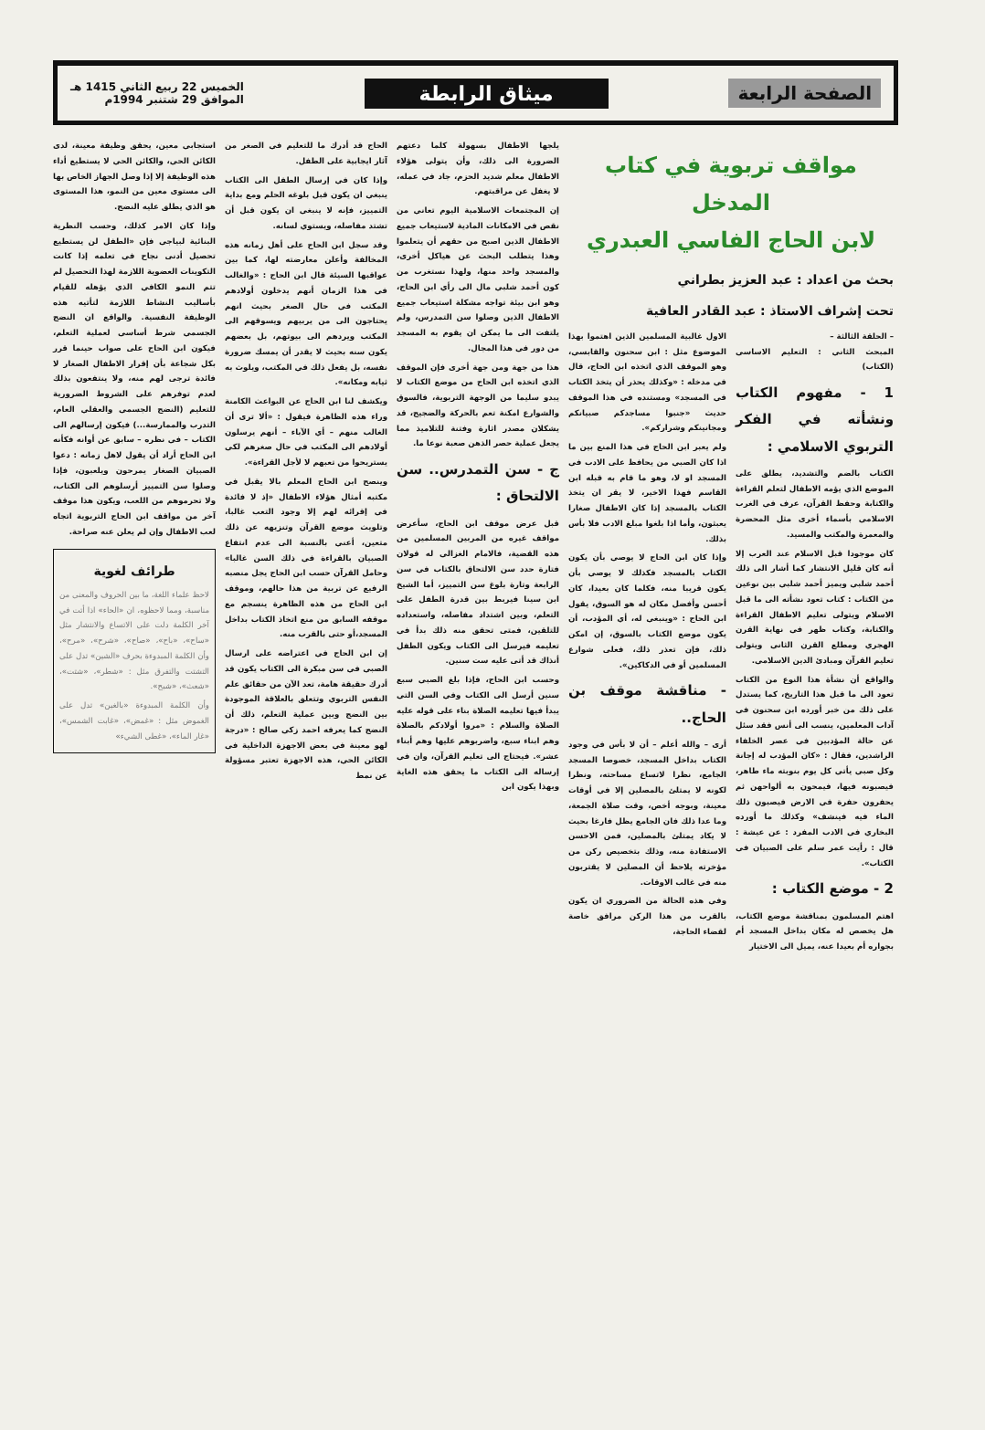الصفحة الرابعة ميثاق الرابطة
الخميس 22 ربيع الثاني 1415 هـ
الموافق 29 شتنبر 1994م
مواقف تربوية في كتاب المدخل
لابن الحاج الفاسي العبدري
بحث من اعداد : عبد العزيز بطراني
تحت إشراف الاستاذ : عبد القادر العافية
– الحلقة الثالثة –
المبحث الثاني : التعليم الاساسي (الكتاب)
1 - مفهوم الكتاب ونشأته في الفكر التربوي الاسلامي :
الكتاب بالضم والتشديد، يطلق على الموضع الذي يؤمه الاطفال لتعلم القراءة والكتابة وحفظ القرآن، عرف في الغرب الاسلامي بأسماء أخرى مثل المحضرة والمعمرة والمكتب والمسيد.
كان موجودا قبل الاسلام عند العرب إلا أنه كان قليل الانتشار كما أشار الى ذلك أحمد شلبي ويميز أحمد شلبي بين نوعين من الكتاب : كتاب تعود نشأته الى ما قبل الاسلام ويتولى تعليم الاطفال القراءة والكتابة، وكتاب ظهر في نهاية القرن الهجري ومطلع القرن الثاني ويتولى تعليم القرآن ومبادئ الدين الاسلامي.
والواقع أن نشأة هذا النوع من الكتاب تعود الى ما قبل هذا التاريخ، كما يستدل على ذلك من خبر أورده ابن سحنون في آداب المعلمين، ينسب الى أنس فقد سئل عن حالة المؤدبين في عصر الخلفاء الراشدين، فقال : «كان المؤدب له إجانة وكل صبي يأتي كل يوم بنوبته ماء طاهر، فيصبونه فيها، فيمحون به ألواحهن ثم يحفرون حفرة في الارض فيصبون ذلك الماء فيه فينشف» وكذلك ما أورده البخاري في الادب المفرد : عن عيشة : قال : رأيت عمر سلم على الصبيان في الكتاب».
2 - موضع الكتاب :
اهتم المسلمون بمناقشة موضع الكتاب، هل يخصص له مكان بداخل المسجد أم بجواره أم بعيدا عنه، يميل الى الاختيار
الاول غالبية المسلمين الذين اهتموا بهذا الموضوع مثل : ابن سحنون والقابسي، وهو الموقف الذي اتخذه ابن الحاج، قال في مدخله : «وكذلك يحذر أن يتخذ الكتاب في المسجد» ومستنده في هذا الموقف حديث «جنبوا مساجدكم صبيانكم ومجانينكم وشراركم».
ولم يعبر ابن الحاج في هذا المنع بين ما اذا كان الصبي من يحافظ على الادب في المسجد او لا، وهو ما قام به قبله ابن القاسم فهذا الاخير، لا يقر ان يتخذ الكتاب بالمسجد إذا كان الاطفال صغارا يعبثون، وأما اذا بلغوا مبلغ الادب فلا بأس بذلك.
وإذا كان ابن الحاج لا يوصي بأن يكون الكتاب بالمسجد فكذلك لا يوصي بأن يكون قريبا منه، فكلما كان بعيدا، كان أحسن وأفضل مكان له هو السوق، يقول ابن الحاج : «وينبغي له، أي المؤدب، أن يكون موضع الكتاب بالسوق، إن امكن ذلك، فإن تعذر ذلك، فعلى شوارع المسلمين أو في الدكاكين».
- مناقشة موقف بن الحاج..
أرى – والله أعلم – أن لا بأس في وجود الكتاب بداخل المسجد، خصوصا المسجد الجامع، نظرا لاتساع مساحته، ونظرا لكونه لا يمتلئ بالمصلين إلا في أوقات معينة، وبوجه أخص، وقت صلاة الجمعة، وما عدا ذلك فان الجامع يظل فارغا بحيث لا يكاد يمتلئ بالمصلين، فمن الاحسن الاستفادة منه، وذلك بتخصيص ركن من مؤخرته يلاحظ أن المصلين لا يقتربون منه في غالب الاوقات.
وفي هذه الحالة من الضروري ان يكون بالقرب من هذا الركن مرافق خاصة لقضاء الحاجة،
يلجها الاطفال بسهولة كلما دعتهم الضرورة الى ذلك، وأن يتولى هؤلاء الاطفال معلم شديد الحزم، جاد في عمله، لا يغفل عن مراقبتهم.
إن المجتمعات الاسلامية اليوم تعاني من نقص في الامكانات المادية لاستيعاب جميع الاطفال الذين اصبح من حقهم أن يتعلموا وهذا يتطلب البحث عن هياكل أخرى، والمسجد واحد منها، ولهذا نستغرب من كون أحمد شلبي مال الى رأي ابن الحاج، وهو ابن بيئة تواجه مشكلة استيعاب جميع الاطفال الذين وصلوا سن التمدرس، ولم يلتفت الى ما يمكن ان يقوم به المسجد من دور في هذا المجال.
هذا من جهة ومن جهة أخرى فإن الموقف الذي اتخذه ابن الحاج من موضع الكتاب لا يبدو سليما من الوجهة التربوية، فالسوق والشوارع امكنة تعم بالحركة والضجيج، قد يشكلان مصدر اثارة وفتنة للتلاميذ مما يجعل عملية حصر الذهن صعبة نوعا ما.
ج - سن التمدرس.. سن الالتحاق :
قبل عرض موقف ابن الحاج، سأعرض مواقف غيره من المربين المسلمين من هذه القضية، فالامام الغزالي له قولان فتارة حدد سن الالتحاق بالكتاب في سن الرابعة وتارة بلوغ سن التمييز، أما الشيخ ابن سينا فيربط بين قدرة الطفل على التعلم، وبين اشتداد مفاصله، واستعداده للتلقين، فمتى تحقق منه ذلك بدأ في تعليمه فيرسل الى الكتاب ويكون الطفل أنذاك قد أتى عليه ست سنين.
وحسب ابن الحاج، فإذا بلغ الصبي سبع سنين أرسل الى الكتاب وفي السن التي يبدأ فيها تعليمه الصلاة بناء على قوله عليه الصلاة والسلام : «مروا أولادكم بالصلاة وهم ابناء سبع، واضربوهم عليها وهم أبناء عشر». فيحتاج الى تعليم القرآن، وان في إرساله الى الكتاب ما يحقق هذه الغاية وبهذا يكون ابن
الحاج قد أدرك ما للتعليم في الصغر من آثار ايجابية على الطفل.
وإذا كان في إرسال الطفل الى الكتاب ينبغي ان يكون قبل بلوغه الحلم ومع بداية التمييز، فإنه لا ينبغي ان يكون قبل أن تشتد مفاصله، ويستوي لسانه.
وقد سجل ابن الحاج على أهل زمانه هذه المخالفة وأعلن معارضته لها، كما بين عواقبها السيئة قال ابن الحاج : «والغالب في هذا الزمان أنهم يدخلون أولادهم المكتب في حال الصغر بحيث انهم يحتاجون الى من يربيهم ويسوقهم الى المكتب ويردهم الى بيوتهم، بل بعضهم يكون سنه بحيث لا يقدر أن يمسك ضرورة نفسه، بل يفعل ذلك في المكتب، ويلوث به ثيابه ومكانه».
ويكشف لنا ابن الحاج عن البواعث الكامنة وراء هذه الظاهرة فيقول : «ألا ترى أن الغالب منهم – أي الآباء – أنهم يرسلون أولادهم الى المكتب في حال صغرهم لكي يستريحوا من تعبهم لا لأجل القراءة».
وينصح ابن الحاج المعلم بالا يقبل في مكتبه أمثال هؤلاء الاطفال «إذ لا فائدة في إقرائه لهم إلا وجود التعب غالبا، وتلويث موضع القرآن وتنزيهه عن ذلك متعين، أعني بالنسبة الى عدم انتفاع الصبيان بالقراءة في ذلك السن غالبا» وحامل القرآن حسب ابن الحاج يجل منصبه الرفيع عن تربية من هذا حالهم، وموقف ابن الحاج من هذه الظاهرة ينسجم مع موقفه السابق من منع اتخاذ الكتاب بداخل المسجد،أو حتى بالقرب منه.
إن ابن الحاج في اعتراضه على ارسال الصبي في سن مبكرة الى الكتاب يكون قد أدرك حقيقة هامة، تعد الآن من حقائق علم النفس التربوي وتتعلق بالعلاقة الموجودة بين النضج وبين عملية التعلم، ذلك أن النضج كما يعرفه احمد زكي صالح : «درجة لهو معينة في بعض الاجهزة الداخلية في الكائن الحي، هذه الاجهزة تعتبر مسؤولة عن نمط
استجابي معين، يحقق وظيفة معينة، لدى الكائن الحي، والكائن الحي لا يستطيع أداء هذه الوظيفة إلا إذا وصل الجهاز الخاص بها الى مستوى معين من النمو، هذا المستوى هو الذي يطلق عليه النضج.
وإذا كان الامر كذلك، وحسب النظرية البنائية لبياجي فإن «الطفل لن يستطيع تحصيل أدنى نجاح في تعلمه إذا كانت التكوينات العضوية اللازمة لهذا التحصيل لم تتم النمو الكافي الذي يؤهله للقيام بأساليب النشاط اللازمة لتأتيه هذه الوظيفة النفسية. والواقع ان النضج الجسمي شرط أساسي لعملية التعلم، فيكون ابن الحاج على صواب حينما قرر بكل شجاعة بأن إقرار الاطفال الصغار لا فائدة ترجى لهم منه، ولا ينتفعون بذلك لعدم توفرهم على الشروط الضرورية للتعليم (النضج الجسمي والعقلي العام، التدرب والممارسة...) فيكون إرسالهم الى الكتاب – في نظره – سابق عن أوانه فكأنه ابن الحاج أراد أن يقول لاهل زمانه : دعوا الصبيان الصغار يمرحون ويلعبون، فإذا وصلوا سن التمييز أرسلوهم الى الكتاب، ولا تحرموهم من اللعب، ويكون هذا موقف آخر من مواقف ابن الحاج التربوية اتجاه لعب الاطفال وإن لم يعلن عنه صراحة.
طرائف لغوية
لاحظ علماء اللغة، ما بين الحروف والمعنى من مناسبة، ومما لاحظوه، ان «الحاء» اذا أتت في آخر الكلمة دلت على الاتساع والانتشار مثل «ساح»، «باح»، «صاح»، «شرح»، «مرح»، وأن الكلمة المبدوءة بحرف «الشين» تدل على التشتت والتفرق مثل : «شطر»، «شتت»، «شعث»، «شبح».
وأن الكلمة المبدوءة «بالغين» تدل على الغموض مثل : «غمض»، «غابت الشمس»، «غار الماء»، «غطى الشيء»